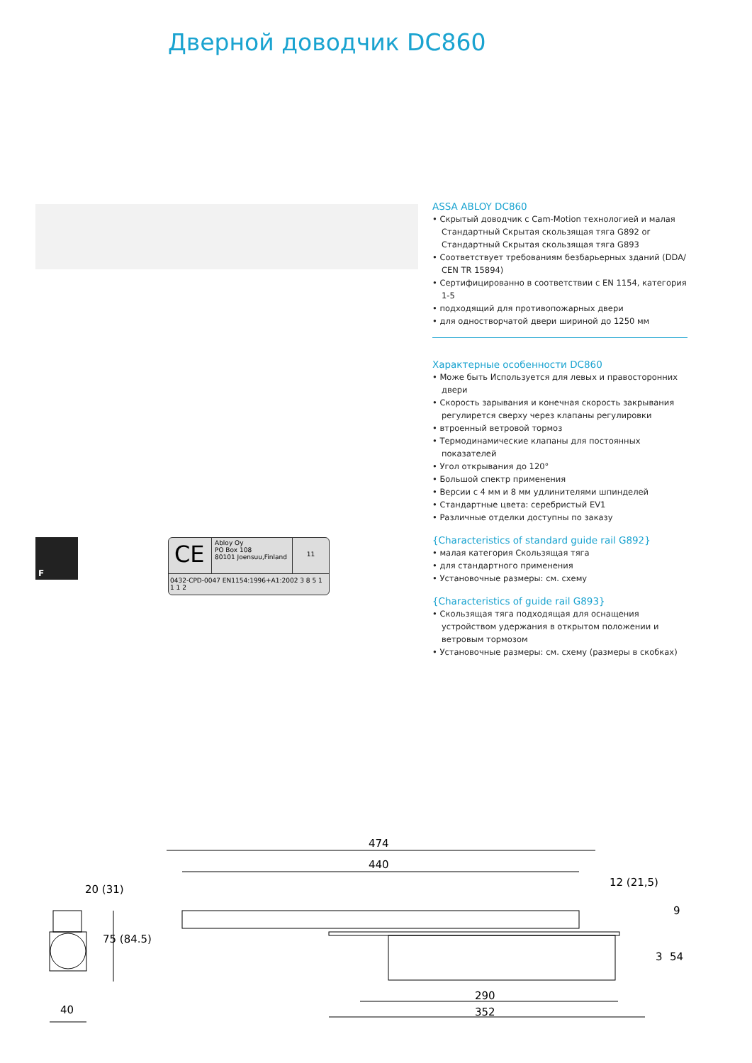Дверной доводчик DC860
F
CE
Abloy Oy
PO Box 108
80101 Joensuu,Finland
11
0432-CPD-0047 EN1154:1996+A1:2002 3 8 5 1 1 1 2
ASSA ABLOY DC860
• Скрытый доводчик с Cam-Motion технологией и малая Стандартный Скрытая скользящая тяга G892 or Стандартный Скрытая скользящая тяга G893
• Соответствует требованиям безбарьерных зданий (DDA/ CEN TR 15894)
• Сертифицированно в соответствии с EN 1154, категория 1-5
• подходящий для противопожарных двери
• для одностворчатой двери шириной до 1250 мм
Характерные особенности DC860
• Може быть Используется для левых и правосторонних двери
• Скорость зарывания и конечная скорость закрывания регулирется сверху через клапаны регулировки
• втроенный ветровой тормоз
• Термодинамические клапаны для постоянных показателей
• Угол открывания до 120°
• Большой спектр применения
• Версии с 4 мм и 8 мм удлинителями шпинделей
• Стандартные цвета: серебристый EV1
• Различные отделки доступны по заказу
{Characteristics of standard guide rail G892}
• малая категория Скользящая тяга
• для стандартного применения
• Установочные размеры: см. схему
{Characteristics of guide rail G893}
• Скользящая тяга подходящая для оснащения устройством удержания в открытом положении и ветровым тормозом
• Установочные размеры: см. схему (размеры в скобках)
474
440
20 (31)
40
290
352
75 (84.5)
12 (21,5)
9
3
54